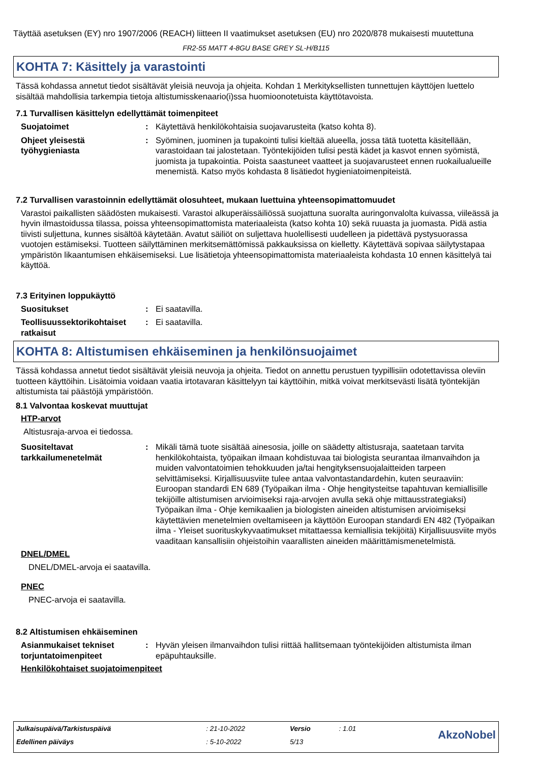Täyttää asetuksen (EY) nro 1907/2006 (REACH) liitteen II vaatimukset asetuksen (EU) nro 2020/878 mukaisesti muutettuna
FR2-55 MATT 4-8GU BASE GREY SL-H/B115
KOHTA 7: Käsittely ja varastointi
Tässä kohdassa annetut tiedot sisältävät yleisiä neuvoja ja ohjeita. Kohdan 1 Merkityksellisten tunnettujen käyttöjen luettelo sisältää mahdollisia tarkempia tietoja altistumisskenaario(i)ssa huomioonotetuista käyttötavoista.
7.1 Turvallisen käsittelyn edellyttämät toimenpiteet
Suojatoimet : Käytettävä henkilökohtaisia suojavarusteita (katso kohta 8).
Ohjeet yleisestä työhygieniasta
: Syöminen, juominen ja tupakointi tulisi kieltää alueella, jossa tätä tuotetta käsitellään, varastoidaan tai jalostetaan. Työntekijöiden tulisi pestä kädet ja kasvot ennen syömistä, juomista ja tupakointia. Poista saastuneet vaatteet ja suojavarusteet ennen ruokailualueille menemistä. Katso myös kohdasta 8 lisätiedot hygieniatoimenpiteistä.
7.2 Turvallisen varastoinnin edellyttämät olosuhteet, mukaan luettuina yhteensopimattomuudet
Varastoi paikallisten säädösten mukaisesti. Varastoi alkuperäissäiliössä suojattuna suoralta auringonvalolta kuivassa, viileässä ja hyvin ilmastoidussa tilassa, poissa yhteensopimattomista materiaaleista (katso kohta 10) sekä ruuasta ja juomasta. Pidä astia tiivisti suljettuna, kunnes sisältöä käytetään. Avatut säiliöt on suljettava huolellisesti uudelleen ja pidettävä pystysuorassa vuotojen estämiseksi. Tuotteen säilyttäminen merkitsemättömissä pakkauksissa on kielletty. Käytettävä sopivaa säilytystapaa ympäristön likaantumisen ehkäisemiseksi. Lue lisätietoja yhteensopimattomista materiaaleista kohdasta 10 ennen käsittelyä tai käyttöä.
7.3 Erityinen loppukäyttö
Suositukset : Ei saatavilla.
Teollisuussektorikohtaiset ratkaisut
: Ei saatavilla.
KOHTA 8: Altistumisen ehkäiseminen ja henkilönsuojaimet
Tässä kohdassa annetut tiedot sisältävät yleisiä neuvoja ja ohjeita. Tiedot on annettu perustuen tyypillisiin odotettavissa oleviin tuotteen käyttöihin. Lisätoimia voidaan vaatia irtotavaran käsittelyyn tai käyttöihin, mitkä voivat merkitsevästi lisätä työntekijän altistumista tai päästöjä ympäristöön.
8.1 Valvontaa koskevat muuttujat
HTP-arvot
Altistusraja-arvoa ei tiedossa.
Suositeltavat tarkkailumenetelmät
: Mikäli tämä tuote sisältää ainesosia, joille on säädetty altistusraja, saatetaan tarvita henkilökohtaista, työpaikan ilmaan kohdistuvaa tai biologista seurantaa ilmanvaihdon ja muiden valvontatoimien tehokkuuden ja/tai hengityksensuojalaitteiden tarpeen selvittämiseksi. Kirjallisuusviite tulee antaa valvontastandardehin, kuten seuraaviin: Euroopan standardi EN 689 (Työpaikan ilma - Ohje hengitysteitse tapahtuvan kemiallisille tekijöille altistumisen arvioimiseksi raja-arvojen avulla sekä ohje mittausstrategiaksi) Työpaikan ilma - Ohje kemikaalien ja biologisten aineiden altistumisen arvioimiseksi käytettävien menetelmien oveltamiseen ja käyttöön Euroopan standardi EN 482 (Työpaikan ilma - Yleiset suorituskykyvaatimukset mitattaessa kemiallisia tekijöitä) Kirjallisuusviite myös vaaditaan kansallisiin ohjeistoihin vaarallisten aineiden määrittämismenetelmistä.
DNEL/DMEL
DNEL/DMEL-arvoja ei saatavilla.
PNEC
PNEC-arvoja ei saatavilla.
8.2 Altistumisen ehkäiseminen
Asianmukaiset tekniset torjuntatoimenpiteet
: Hyvän yleisen ilmanvaihdon tulisi riittää hallitsemaan työntekijöiden altistumista ilman epäpuhtauksille.
Henkilökohtaiset suojatoimenpiteet
| Julkaisupäivä/Tarkistuspäivä | : 21-10-2022 | Versio | : 1.01 | AkzoNobel |
| Edellinen päiväys | : 5-10-2022 | 5/13 | | |